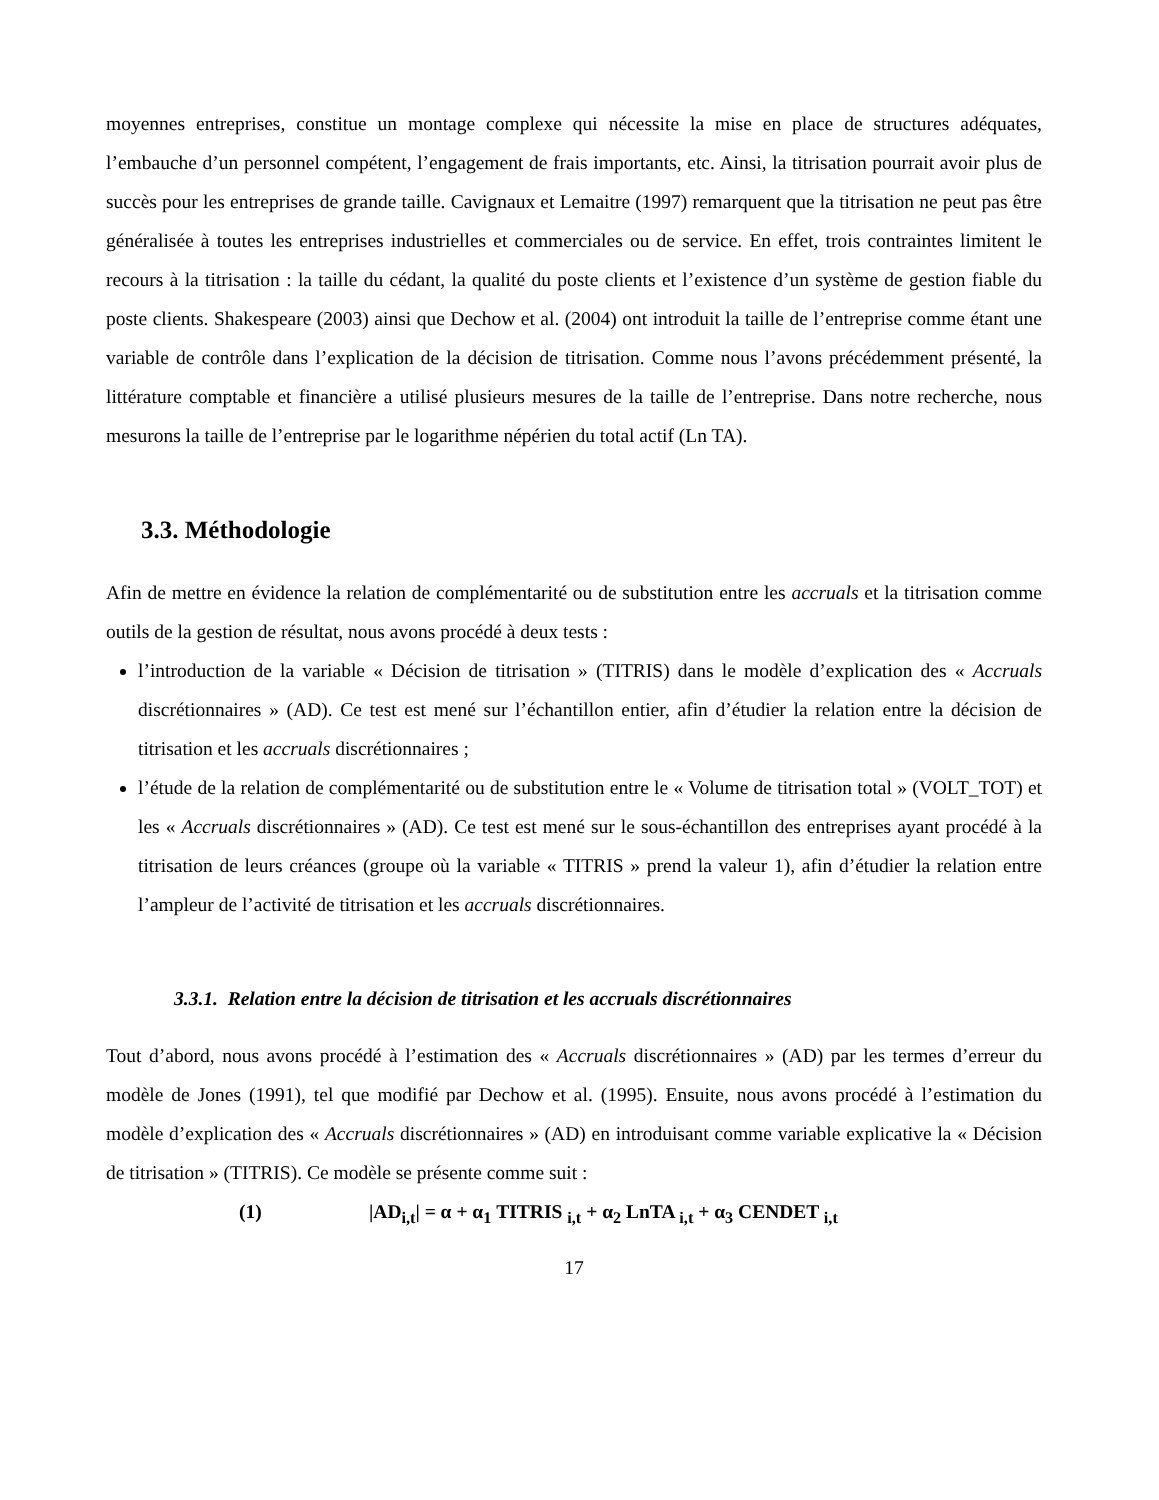moyennes entreprises, constitue un montage complexe qui nécessite la mise en place de structures adéquates, l’embauche d’un personnel compétent, l’engagement de frais importants, etc. Ainsi, la titrisation pourrait avoir plus de succès pour les entreprises de grande taille. Cavignaux et Lemaitre (1997) remarquent que la titrisation ne peut pas être généralisée à toutes les entreprises industrielles et commerciales ou de service. En effet, trois contraintes limitent le recours à la titrisation : la taille du cédant, la qualité du poste clients et l’existence d’un système de gestion fiable du poste clients. Shakespeare (2003) ainsi que Dechow et al. (2004) ont introduit la taille de l’entreprise comme étant une variable de contrôle dans l’explication de la décision de titrisation. Comme nous l’avons précédemment présenté, la littérature comptable et financière a utilisé plusieurs mesures de la taille de l’entreprise. Dans notre recherche, nous mesurons la taille de l’entreprise par le logarithme népérien du total actif (Ln TA).
3.3. Méthodologie
Afin de mettre en évidence la relation de complémentarité ou de substitution entre les accruals et la titrisation comme outils de la gestion de résultat, nous avons procédé à deux tests :
l’introduction de la variable « Décision de titrisation » (TITRIS) dans le modèle d’explication des « Accruals discrétionnaires » (AD). Ce test est mené sur l’échantillon entier, afin d’étudier la relation entre la décision de titrisation et les accruals discrétionnaires ;
l’étude de la relation de complémentarité ou de substitution entre le « Volume de titrisation total » (VOLT_TOT) et les « Accruals discrétionnaires » (AD). Ce test est mené sur le sous-échantillon des entreprises ayant procédé à la titrisation de leurs créances (groupe où la variable « TITRIS » prend la valeur 1), afin d’étudier la relation entre l’ampleur de l’activité de titrisation et les accruals discrétionnaires.
3.3.1. Relation entre la décision de titrisation et les accruals discrétionnaires
Tout d’abord, nous avons procédé à l’estimation des « Accruals discrétionnaires » (AD) par les termes d’erreur du modèle de Jones (1991), tel que modifié par Dechow et al. (1995). Ensuite, nous avons procédé à l’estimation du modèle d’explication des « Accruals discrétionnaires » (AD) en introduisant comme variable explicative la « Décision de titrisation » (TITRIS). Ce modèle se présente comme suit :
(1) |AD<sub>i,t</sub>| = α + α<sub>1</sub> TITRIS <sub>i,t</sub> + α<sub>2</sub> LnTA <sub>i,t</sub> + α<sub>3</sub> CENDET <sub>i,t</sub>
17